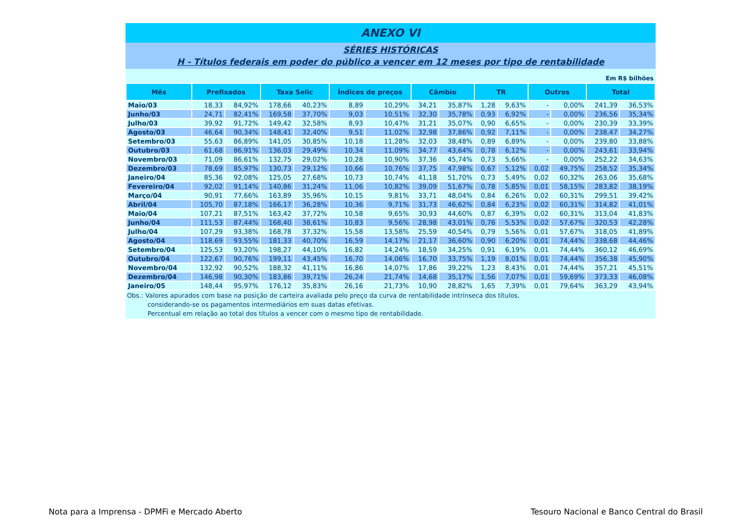ANEXO VI
SÉRIES HISTÓRICAS
H - Títulos federais em poder do público a vencer em 12 meses por tipo de rentabilidade
Em R$ bilhões
| Mês | Prefixados | | Taxa Selic | | Índices de preços | | Câmbio | | TR | | Outros | | Total | |
| --- | --- | --- | --- | --- | --- | --- | --- | --- | --- | --- | --- | --- | --- | --- |
| Maio/03 | 18,33 | 84,92% | 178,66 | 40,23% | 8,89 | 10,29% | 34,21 | 35,87% | 1,28 | 9,63% | - | 0,00% | 241,39 | 36,53% |
| Junho/03 | 24,71 | 82,41% | 169,58 | 37,70% | 9,03 | 10,51% | 32,30 | 35,78% | 0,93 | 6,92% | - | 0,00% | 236,56 | 35,34% |
| Julho/03 | 39,92 | 91,72% | 149,42 | 32,58% | 8,93 | 10,47% | 31,21 | 35,07% | 0,90 | 6,65% | - | 0,00% | 230,39 | 33,39% |
| Agosto/03 | 46,64 | 90,34% | 148,41 | 32,40% | 9,51 | 11,02% | 32,98 | 37,86% | 0,92 | 7,11% | - | 0,00% | 238,47 | 34,27% |
| Setembro/03 | 55,63 | 86,89% | 141,05 | 30,85% | 10,18 | 11,28% | 32,03 | 38,48% | 0,89 | 6,89% | - | 0,00% | 239,80 | 33,88% |
| Outubro/03 | 61,68 | 86,91% | 136,03 | 29,49% | 10,34 | 11,09% | 34,77 | 43,64% | 0,78 | 6,12% | - | 0,00% | 243,61 | 33,94% |
| Novembro/03 | 71,09 | 86,61% | 132,75 | 29,02% | 10,28 | 10,90% | 37,36 | 45,74% | 0,73 | 5,66% | - | 0,00% | 252,22 | 34,63% |
| Dezembro/03 | 78,69 | 85,97% | 130,73 | 29,12% | 10,66 | 10,76% | 37,75 | 47,98% | 0,67 | 5,12% | 0,02 | 49,75% | 258,52 | 35,34% |
| Janeiro/04 | 85,36 | 92,08% | 125,05 | 27,68% | 10,73 | 10,74% | 41,18 | 51,70% | 0,73 | 5,49% | 0,02 | 60,32% | 263,06 | 35,68% |
| Fevereiro/04 | 92,02 | 91,14% | 140,86 | 31,24% | 11,06 | 10,82% | 39,09 | 51,67% | 0,78 | 5,85% | 0,01 | 58,15% | 283,82 | 38,19% |
| Março/04 | 90,91 | 77,66% | 163,89 | 35,96% | 10,15 | 9,81% | 33,71 | 48,04% | 0,84 | 6,26% | 0,02 | 60,31% | 299,51 | 39,42% |
| Abril/04 | 105,70 | 87,18% | 166,17 | 36,28% | 10,36 | 9,71% | 31,73 | 46,62% | 0,84 | 6,23% | 0,02 | 60,31% | 314,82 | 41,01% |
| Maio/04 | 107,21 | 87,51% | 163,42 | 37,72% | 10,58 | 9,65% | 30,93 | 44,60% | 0,87 | 6,39% | 0,02 | 60,31% | 313,04 | 41,83% |
| Junho/04 | 111,53 | 87,44% | 168,40 | 38,61% | 10,83 | 9,56% | 28,98 | 43,01% | 0,76 | 5,53% | 0,02 | 57,67% | 320,53 | 42,28% |
| Julho/04 | 107,29 | 93,38% | 168,78 | 37,32% | 15,58 | 13,58% | 25,59 | 40,54% | 0,79 | 5,56% | 0,01 | 57,67% | 318,05 | 41,89% |
| Agosto/04 | 118,69 | 93,55% | 181,33 | 40,70% | 16,59 | 14,17% | 21,17 | 36,60% | 0,90 | 6,20% | 0,01 | 74,44% | 338,68 | 44,46% |
| Setembro/04 | 125,53 | 93,20% | 198,27 | 44,10% | 16,82 | 14,24% | 18,59 | 34,25% | 0,91 | 6,19% | 0,01 | 74,44% | 360,12 | 46,69% |
| Outubro/04 | 122,67 | 90,76% | 199,11 | 43,45% | 16,70 | 14,06% | 16,70 | 33,75% | 1,19 | 8,01% | 0,01 | 74,44% | 356,38 | 45,90% |
| Novembro/04 | 132,92 | 90,52% | 188,32 | 41,11% | 16,86 | 14,07% | 17,86 | 39,22% | 1,23 | 8,43% | 0,01 | 74,44% | 357,21 | 45,51% |
| Dezembro/04 | 146,98 | 90,30% | 183,86 | 39,71% | 26,24 | 21,74% | 14,68 | 35,17% | 1,56 | 7,07% | 0,01 | 59,69% | 373,33 | 46,08% |
| Janeiro/05 | 148,44 | 95,97% | 176,12 | 35,83% | 26,16 | 21,73% | 10,90 | 28,82% | 1,65 | 7,39% | 0,01 | 79,64% | 363,29 | 43,94% |
Obs.: Valores apurados com base na posição de carteira avaliada pelo preço da curva de rentabilidade intrínseca dos títulos,
considerando-se os pagamentos intermediários em suas datas efetivas.
Percentual em relação ao total dos títulos a vencer com o mesmo tipo de rentabilidade.
Nota para a Imprensa - DPMFi e Mercado Aberto
Tesouro Nacional e Banco Central do Brasil